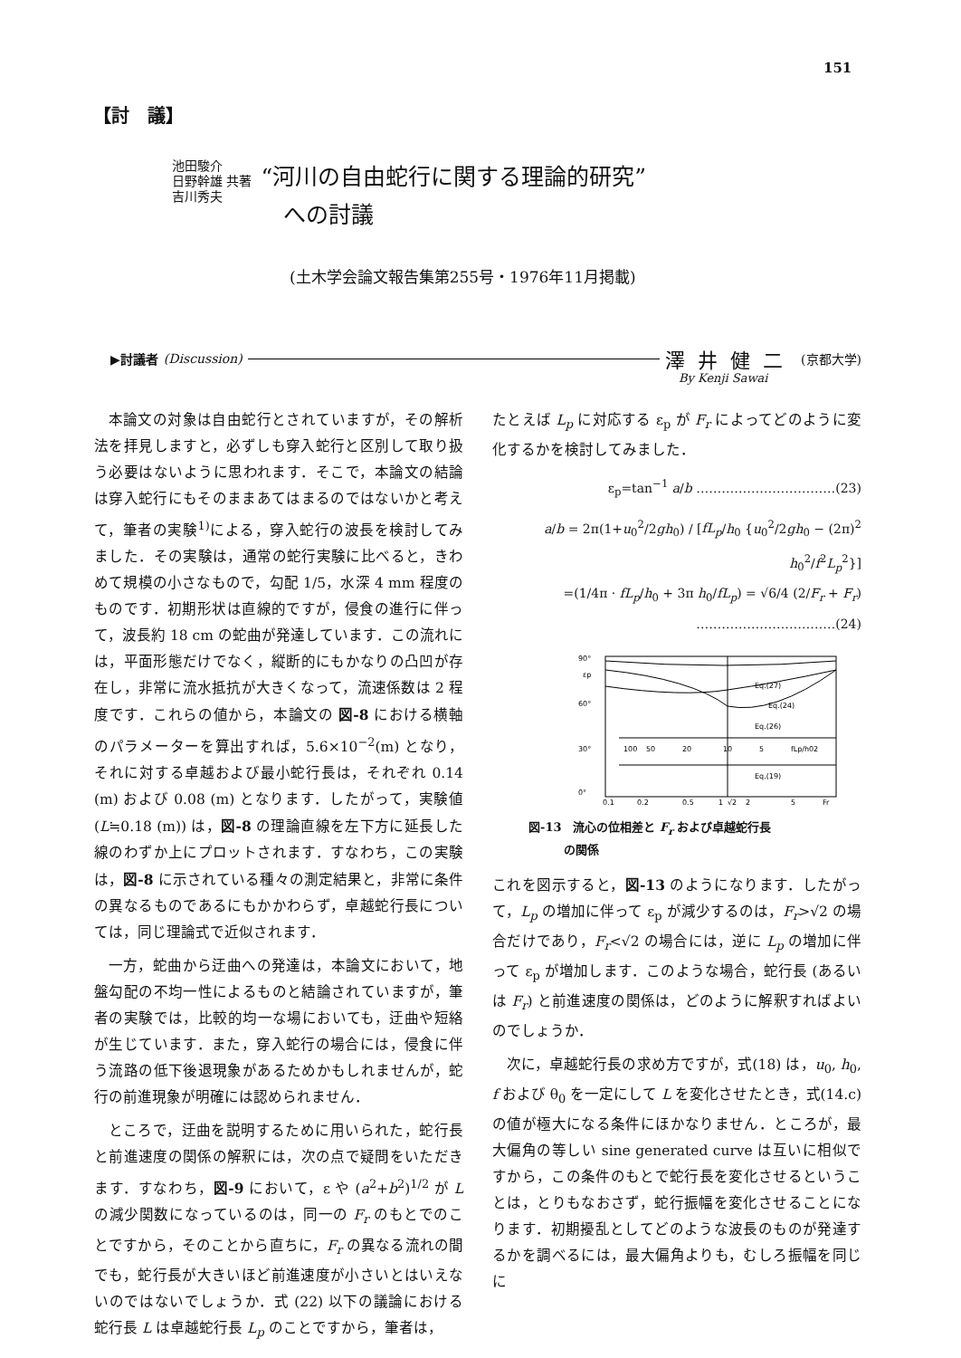151
【討　議】
池田駿介
日野幹雄 共著
吉川秀夫
“河川の自由蛇行に関する理論的研究”
　への討議
(土木学会論文報告集第255号・1976年11月掲載)
▶討議者 (Discussion) 澤井健二 (京都大学)
By Kenji Sawai
本論文の対象は自由蛇行とされていますが，その解析法を拝見しますと，必ずしも穿入蛇行と区別して取り扱う必要はないように思われます．そこで，本論文の結論は穿入蛇行にもそのままあてはまるのではないかと考えて，筆者の実験<sup>1)</sup>による，穿入蛇行の波長を検討してみました．その実験は，通常の蛇行実験に比べると，きわめて規模の小さなもので，勾配 1/5，水深 4 mm 程度のものです．初期形状は直線的ですが，侵食の進行に伴って，波長約 18 cm の蛇曲が発達しています．この流れには，平面形態だけでなく，縦断的にもかなりの凸凹が存在し，非常に流水抵抗が大きくなって，流速係数は 2 程度です．これらの値から，本論文の 図-8 における横軸のパラメーターを算出すれば，5.6×10<sup>−2</sup>(m) となり，それに対する卓越および最小蛇行長は，それぞれ 0.14 (m) および 0.08 (m) となります．したがって，実験値 (L≒0.18 (m)) は，図-8 の理論直線を左下方に延長した線のわずか上にプロットされます．すなわち，この実験は，図-8 に示されている種々の測定結果と，非常に条件の異なるものであるにもかかわらず，卓越蛇行長については，同じ理論式で近似されます．
一方，蛇曲から迂曲への発達は，本論文において，地盤勾配の不均一性によるものと結論されていますが，筆者の実験では，比較的均一な場においても，迂曲や短絡が生じています．また，穿入蛇行の場合には，侵食に伴う流路の低下後退現象があるためかもしれませんが，蛇行の前進現象が明確には認められません．
ところで，迂曲を説明するために用いられた，蛇行長と前進速度の関係の解釈には，次の点で疑問をいただきます．すなわち，図-9 において，ε や (a<sup>2</sup>+b<sup>2</sup>)<sup>1/2</sup> が L の減少関数になっているのは，同一の F<sub>r</sub> のもとでのことですから，そのことから直ちに，F<sub>r</sub> の異なる流れの間でも，蛇行長が大きいほど前進速度が小さいとはいえないのではないでしょうか．式 (22) 以下の議論における蛇行長 L は卓越蛇行長 L<sub>p</sub> のことですから，筆者は，
たとえば L<sub>p</sub> に対応する ε<sub>p</sub> が F<sub>r</sub> によってどのように変化するかを検討してみました．
ε<sub>p</sub>=tan<sup>−1</sup> a/b ……………………………(23)
a/b = 2π(1+u<sub>0</sub><sup>2</sup>/2gh<sub>0</sub>) / [fL<sub>p</sub>/h<sub>0</sub> {u<sub>0</sub><sup>2</sup>/2gh<sub>0</sub> − (2π)<sup>2</sup> h<sub>0</sub><sup>2</sup>/f<sup>2</sup>L<sub>p</sub><sup>2</sup>}]
=(1/4π · fL<sub>p</sub>/h<sub>0</sub> + 3π h<sub>0</sub>/fL<sub>p</sub>) = √6/4 (2/F<sub>r</sub> + F<sub>r</sub>)
……………………………(24)
90°
εp
60°
30°
0°
Eq.(27)
Eq.(24)
Eq.(26)
100
50
20
10
5
fLp/h0
2
Eq.(19)
0.1
0.2
0.5
1
√2
2
5
Fr
図-13　流心の位相差と F<sub>r</sub> および卓越蛇行長
　　　の関係
これを図示すると，図-13 のようになります．したがって，L<sub>p</sub> の増加に伴って ε<sub>p</sub> が減少するのは，F<sub>r</sub>>√2 の場合だけであり，F<sub>r</sub><√2 の場合には，逆に L<sub>p</sub> の増加に伴って ε<sub>p</sub> が増加します．このような場合，蛇行長 (あるいは F<sub>r</sub>) と前進速度の関係は，どのように解釈すればよいのでしょうか．
次に，卓越蛇行長の求め方ですが，式(18) は，u<sub>0</sub>, h<sub>0</sub>, f および θ<sub>0</sub> を一定にして L を変化させたとき，式(14.c) の値が極大になる条件にほかなりません．ところが，最大偏角の等しい sine generated curve は互いに相似ですから，この条件のもとで蛇行長を変化させるということは，とりもなおさず，蛇行振幅を変化させることになります．初期擾乱としてどのような波長のものが発達するかを調べるには，最大偏角よりも，むしろ振幅を同じに